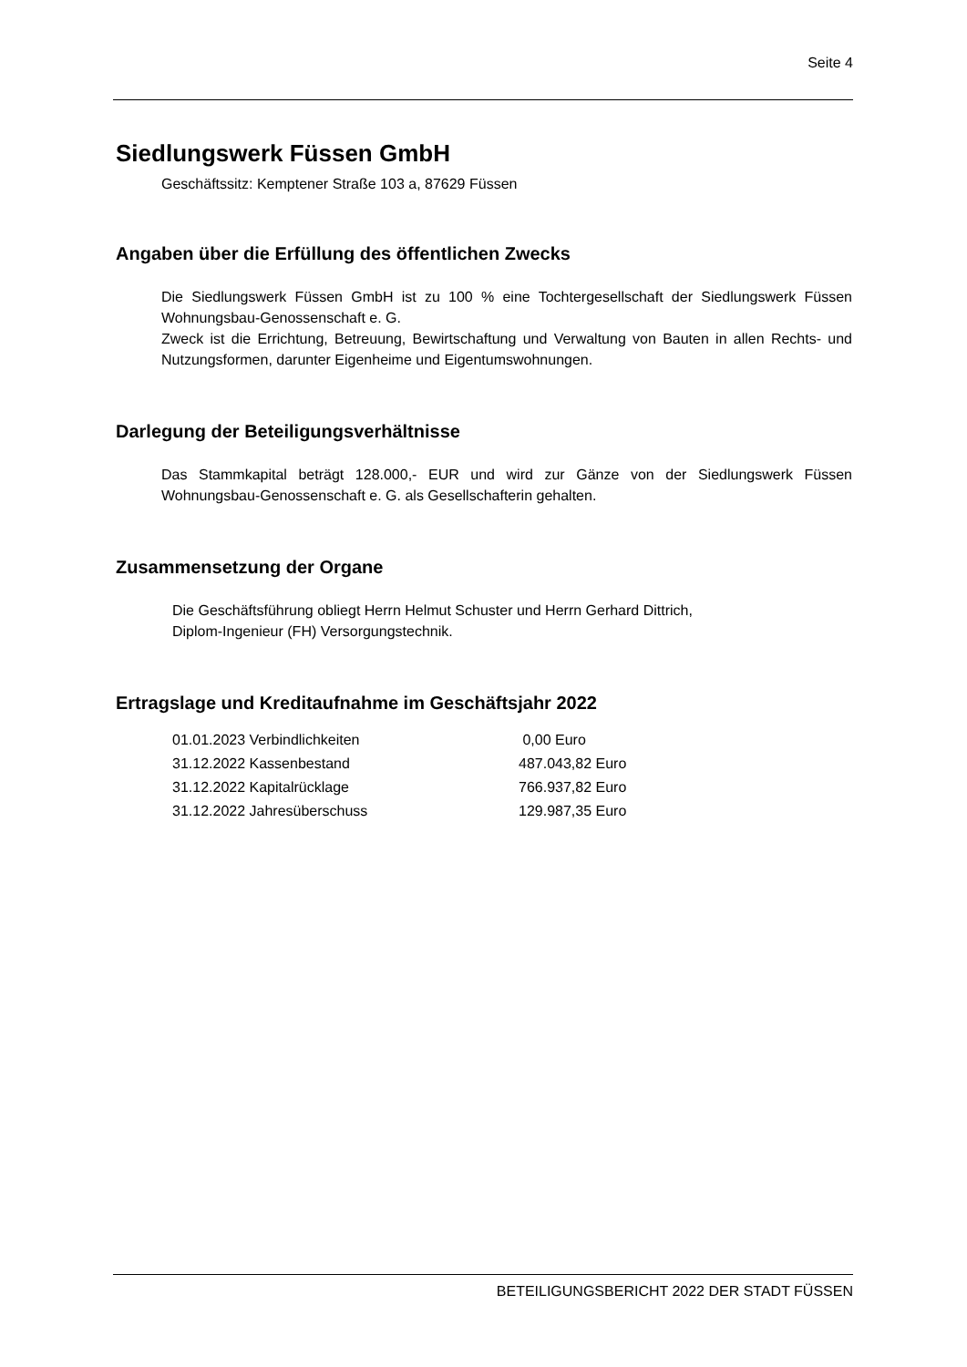Seite 4
Siedlungswerk Füssen GmbH
Geschäftssitz: Kemptener Straße 103 a, 87629 Füssen
Angaben über die Erfüllung des öffentlichen Zwecks
Die Siedlungswerk Füssen GmbH ist zu 100 % eine Tochtergesellschaft der Siedlungswerk Füssen Wohnungsbau-Genossenschaft e. G.
Zweck ist die Errichtung, Betreuung, Bewirtschaftung und Verwaltung von Bauten in allen Rechts- und Nutzungsformen, darunter Eigenheime und Eigentumswohnungen.
Darlegung der Beteiligungsverhältnisse
Das Stammkapital beträgt 128.000,- EUR und wird zur Gänze von der Siedlungswerk Füssen Wohnungsbau-Genossenschaft e. G. als Gesellschafterin gehalten.
Zusammensetzung der Organe
Die Geschäftsführung obliegt Herrn Helmut Schuster und Herrn Gerhard Dittrich,
Diplom-Ingenieur (FH) Versorgungstechnik.
Ertragslage und Kreditaufnahme im Geschäftsjahr 2022
| 01.01.2023 Verbindlichkeiten | 0,00 Euro |
| 31.12.2022 Kassenbestand | 487.043,82 Euro |
| 31.12.2022 Kapitalrücklage | 766.937,82 Euro |
| 31.12.2022 Jahresüberschuss | 129.987,35 Euro |
BETEILIGUNGSBERICHT 2022 DER STADT FÜSSEN